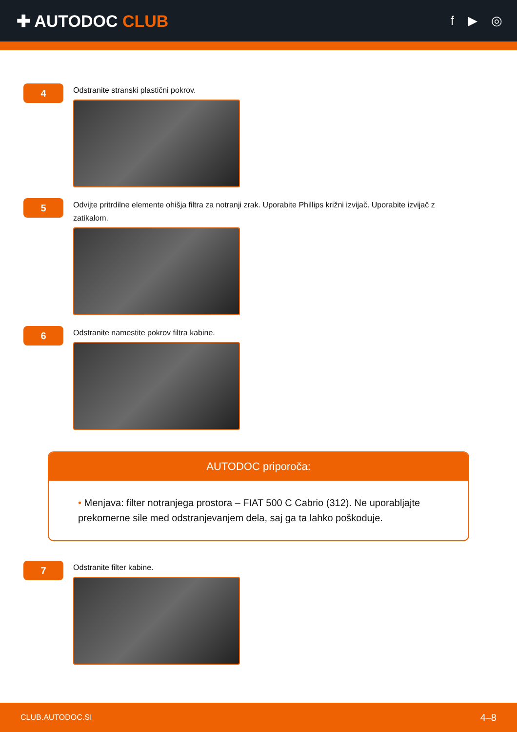✚ AUTODOC CLUB
f ▶ ◎
4
Odstranite stranski plastični pokrov.
5
Odvijte pritrdilne elemente ohišja filtra za notranji zrak. Uporabite Phillips križni izvijač. Uporabite izvijač z zatikalom.
6
Odstranite namestite pokrov filtra kabine.
AUTODOC priporoča:
• Menjava: filter notranjega prostora – FIAT 500 C Cabrio (312). Ne uporabljajte prekomerne sile med odstranjevanjem dela, saj ga ta lahko poškoduje.
7
Odstranite filter kabine.
CLUB.AUTODOC.SI 4–8